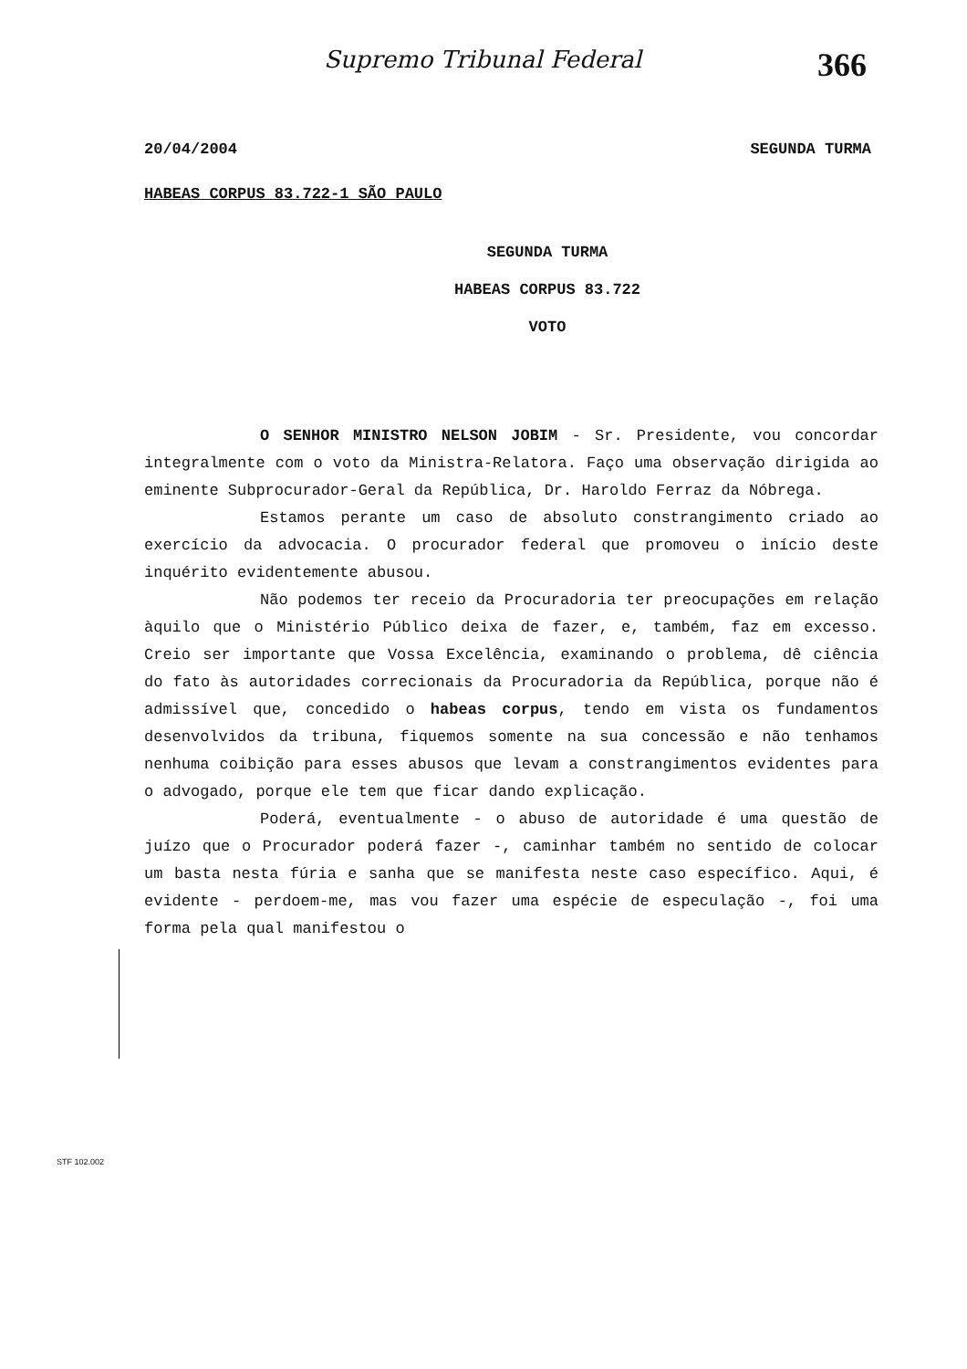Supremo Tribunal Federal 366
20/04/2004 SEGUNDA TURMA
HABEAS CORPUS 83.722-1 SÃO PAULO
SEGUNDA TURMA
HABEAS CORPUS 83.722
VOTO
O SENHOR MINISTRO NELSON JOBIM - Sr. Presidente, vou concordar integralmente com o voto da Ministra-Relatora. Faço uma observação dirigida ao eminente Subprocurador-Geral da República, Dr. Haroldo Ferraz da Nóbrega.
Estamos perante um caso de absoluto constrangimento criado ao exercício da advocacia. O procurador federal que promoveu o início deste inquérito evidentemente abusou.
Não podemos ter receio da Procuradoria ter preocupações em relação àquilo que o Ministério Público deixa de fazer, e, também, faz em excesso. Creio ser importante que Vossa Excelência, examinando o problema, dê ciência do fato às autoridades correcionais da Procuradoria da República, porque não é admissível que, concedido o habeas corpus, tendo em vista os fundamentos desenvolvidos da tribuna, fiquemos somente na sua concessão e não tenhamos nenhuma coibição para esses abusos que levam a constrangimentos evidentes para o advogado, porque ele tem que ficar dando explicação.
Poderá, eventualmente - o abuso de autoridade é uma questão de juízo que o Procurador poderá fazer -, caminhar também no sentido de colocar um basta nesta fúria e sanha que se manifesta neste caso específico. Aqui, é evidente - perdoem-me, mas vou fazer uma espécie de especulação -, foi uma forma pela qual manifestou o
STF 102.002